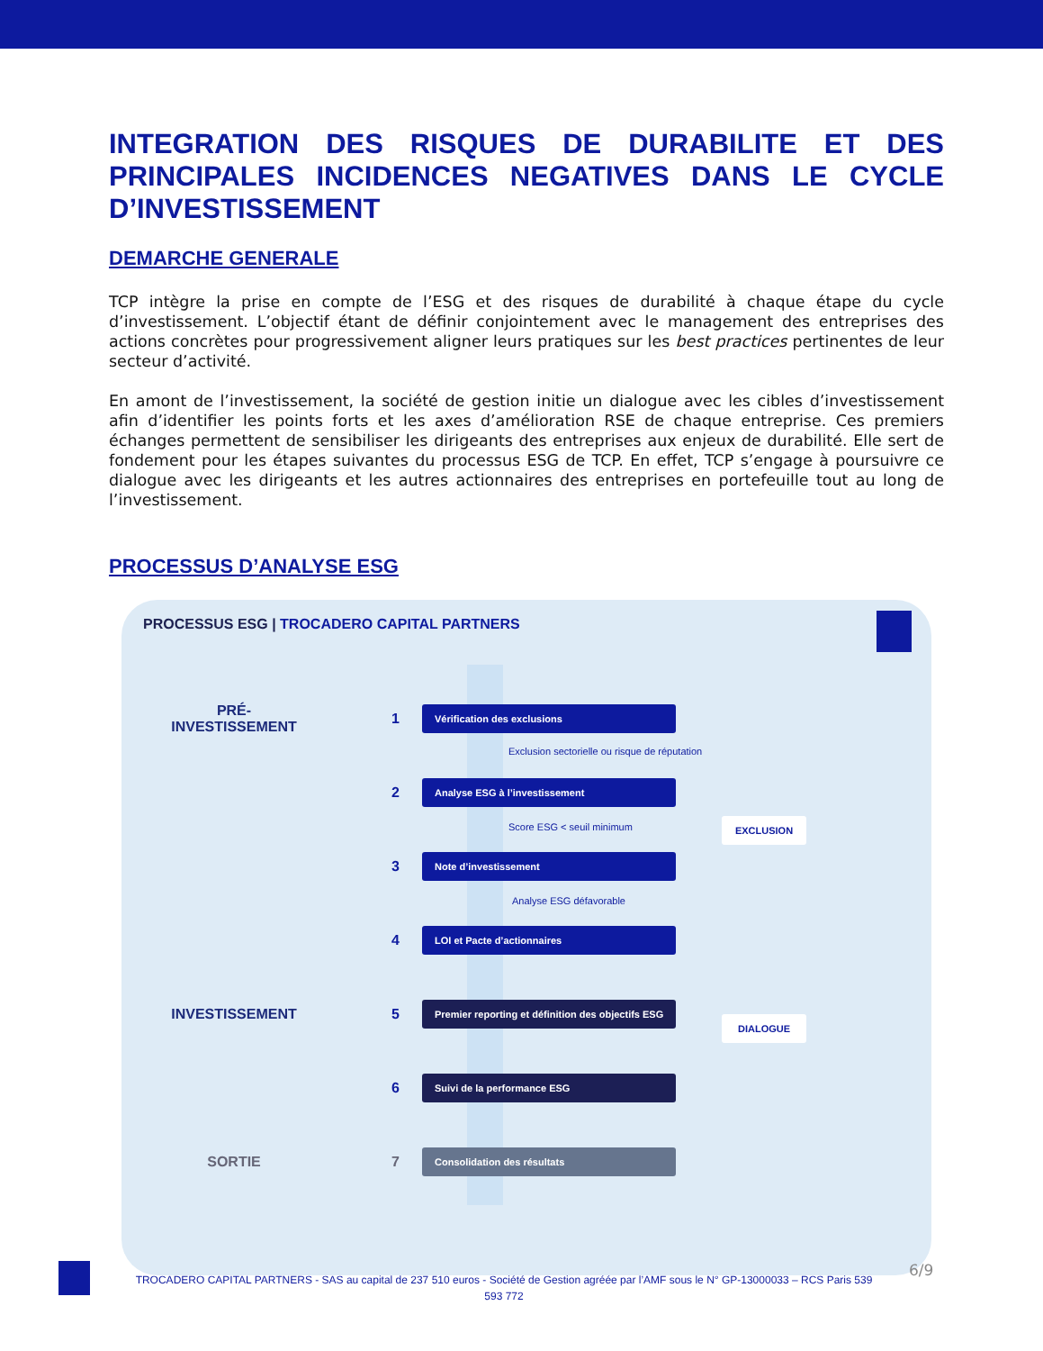INTEGRATION DES RISQUES DE DURABILITE ET DES PRINCIPALES INCIDENCES NEGATIVES DANS LE CYCLE D’INVESTISSEMENT
DEMARCHE GENERALE
TCP intègre la prise en compte de l’ESG et des risques de durabilité à chaque étape du cycle d’investissement. L’objectif étant de définir conjointement avec le management des entreprises des actions concrètes pour progressivement aligner leurs pratiques sur les best practices pertinentes de leur secteur d’activité.
En amont de l’investissement, la société de gestion initie un dialogue avec les cibles d’investissement afin d’identifier les points forts et les axes d’amélioration RSE de chaque entreprise. Ces premiers échanges permettent de sensibiliser les dirigeants des entreprises aux enjeux de durabilité. Elle sert de fondement pour les étapes suivantes du processus ESG de TCP. En effet, TCP s’engage à poursuivre ce dialogue avec les dirigeants et les autres actionnaires des entreprises en portefeuille tout au long de l’investissement.
PROCESSUS D’ANALYSE ESG
PROCESSUS ESG | TROCADERO CAPITAL PARTNERS
PRÉ-
INVESTISSEMENT
1
Vérification des exclusions
Exclusion sectorielle ou risque de réputation
2
Analyse ESG à l’investissement
Score ESG < seuil minimum EXCLUSION
3
Note d’investissement
Analyse ESG défavorable
4
LOI et Pacte d’actionnaires
INVESTISSEMENT 5
Premier reporting et définition des objectifs ESG
DIALOGUE
6
Suivi de la performance ESG
SORTIE 7
Consolidation des résultats
TROCADERO CAPITAL PARTNERS - SAS au capital de 237 510 euros - Société de Gestion agréée par l’AMF sous le N° GP-13000033 – RCS Paris 539 593 772
6/9